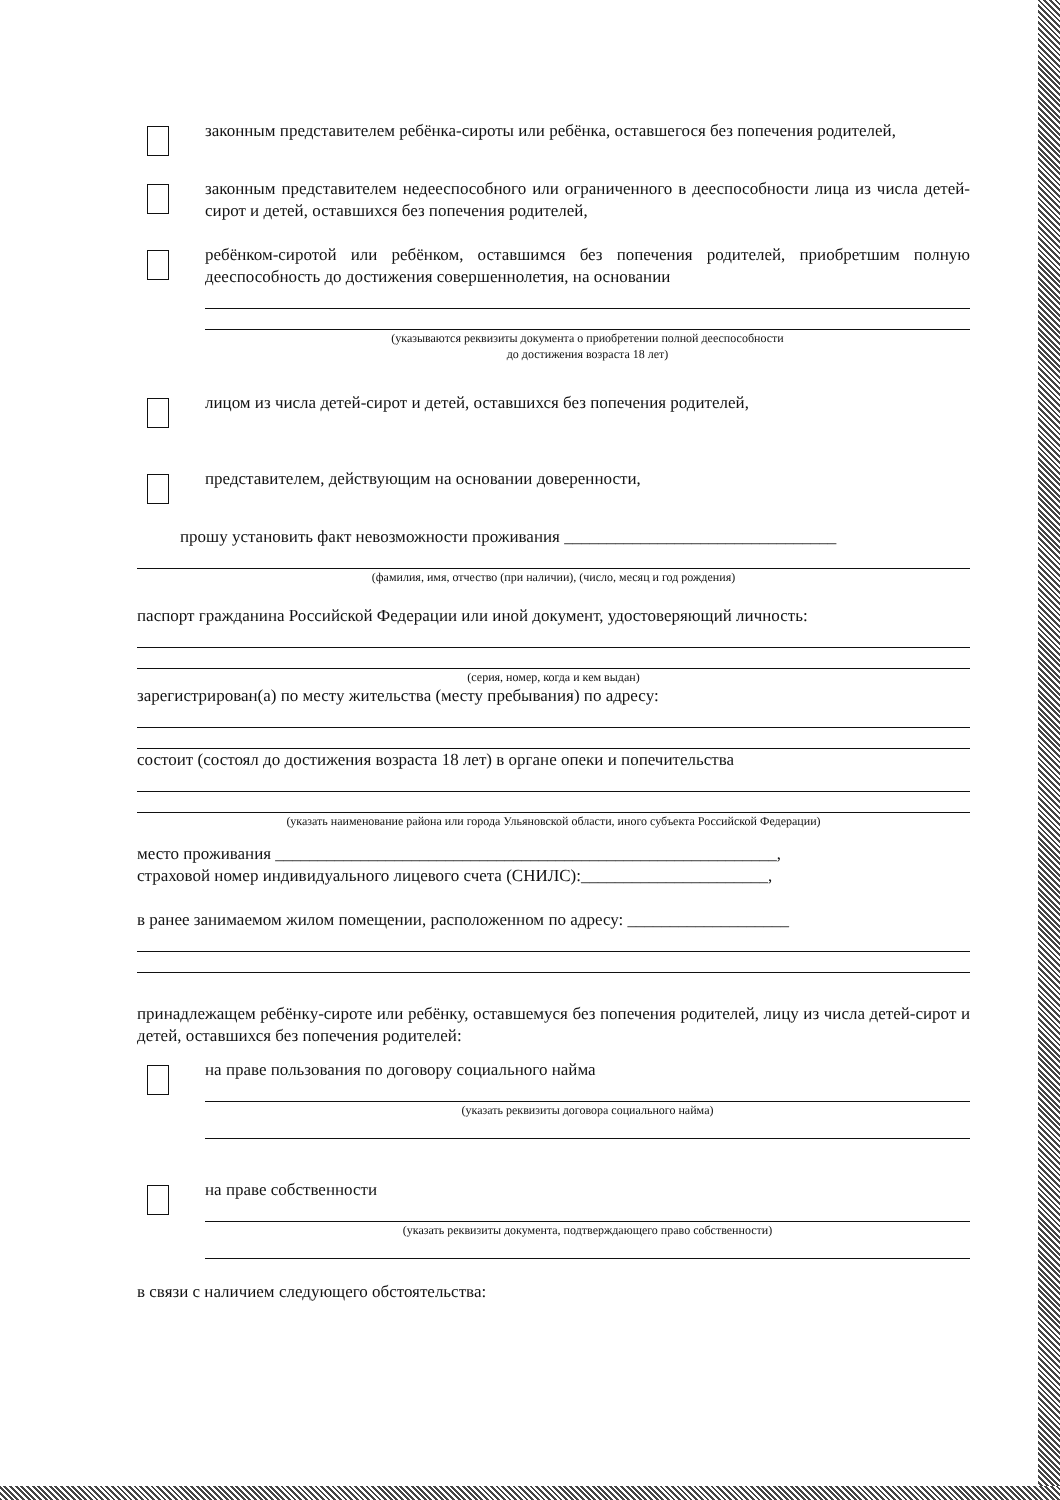законным представителем ребёнка-сироты или ребёнка, оставшегося без попечения родителей,
законным представителем недееспособного или ограниченного в дееспособности лица из числа детей-сирот и детей, оставшихся без попечения родителей,
ребёнком-сиротой или ребёнком, оставшимся без попечения родителей, приобретшим полную дееспособность до достижения совершеннолетия, на основании
(указываются реквизиты документа о приобретении полной дееспособности
до достижения возраста 18 лет)
лицом из числа детей-сирот и детей, оставшихся без попечения родителей,
представителем, действующим на основании доверенности,
прошу установить факт невозможности проживания ________________________________
(фамилия, имя, отчество (при наличии), (число, месяц и год рождения)
паспорт гражданина Российской Федерации или иной документ, удостоверяющий личность:
(серия, номер, когда и кем выдан)
зарегистрирован(а) по месту жительства (месту пребывания) по адресу:
состоит (состоял до достижения возраста 18 лет) в органе опеки и попечительства
(указать наименование района или города Ульяновской области, иного субъекта Российской Федерации)
место проживания ___________________________________________________________,
страховой номер индивидуального лицевого счета (СНИЛС):______________________,
в ранее занимаемом жилом помещении, расположенном по адресу: ___________________
принадлежащем ребёнку-сироте или ребёнку, оставшемуся без попечения родителей, лицу из числа детей-сирот и детей, оставшихся без попечения родителей:
на праве пользования по договору социального найма
(указать реквизиты договора социального найма)
на праве собственности
(указать реквизиты документа, подтверждающего право собственности)
в связи с наличием следующего обстоятельства: